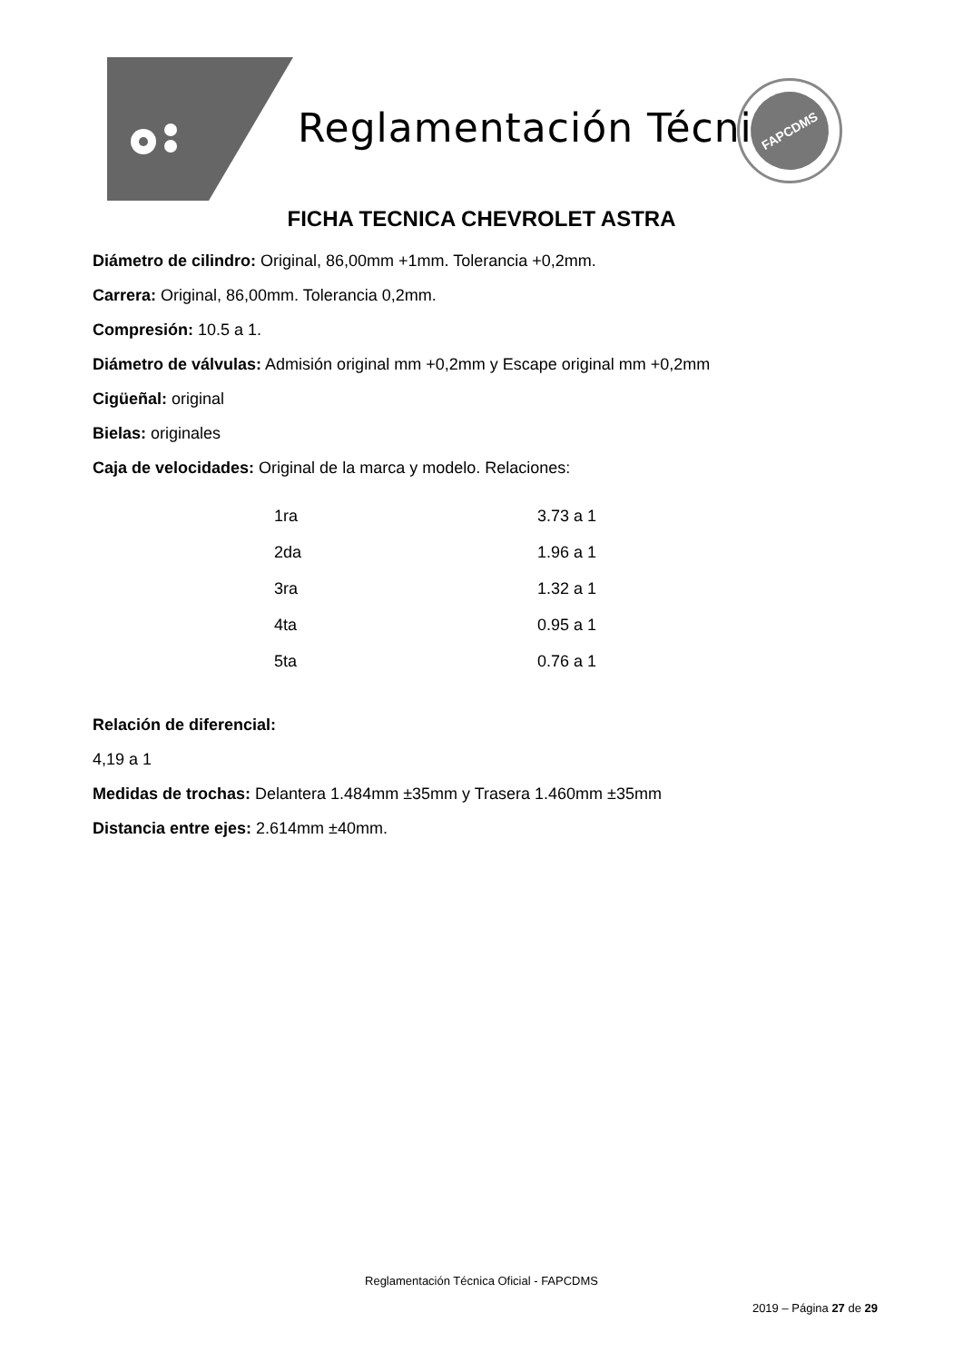Reglamentación Técnica
FAPCDMS
FICHA TECNICA CHEVROLET ASTRA
Diámetro de cilindro: Original, 86,00mm +1mm. Tolerancia +0,2mm.
Carrera: Original, 86,00mm. Tolerancia 0,2mm.
Compresión: 10.5 a 1.
Diámetro de válvulas: Admisión original mm +0,2mm y Escape original mm +0,2mm
Cigüeñal: original
Bielas: originales
Caja de velocidades: Original de la marca y modelo. Relaciones:
| 1ra | 3.73 a 1 |
| 2da | 1.96 a 1 |
| 3ra | 1.32 a 1 |
| 4ta | 0.95 a 1 |
| 5ta | 0.76 a 1 |
Relación de diferencial:
4,19 a 1
Medidas de trochas: Delantera 1.484mm ±35mm y Trasera 1.460mm ±35mm
Distancia entre ejes: 2.614mm ±40mm.
Reglamentación Técnica Oficial - FAPCDMS
2019 – Página 27 de 29